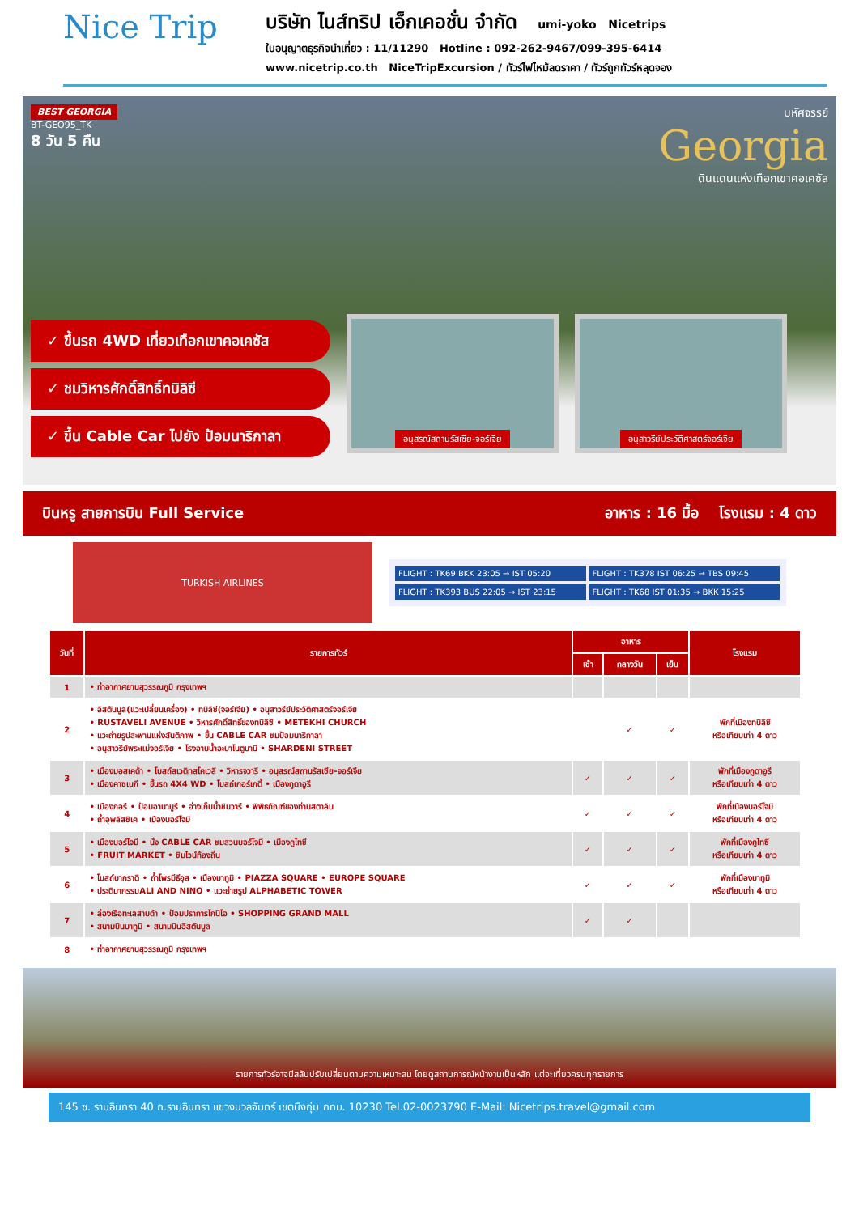Nice Trip
บริษัท ไนส์ทริป เอ็กเคอชั่น จำกัด umi-yoko Nicetrips
ใบอนุญาตธุรกิจนำเที่ยว : 11/11290 Hotline : 092-262-9467/099-395-6414
www.nicetrip.co.th NiceTripExcursion / ทัวร์ไฟไหม้ลดราคา / ทัวร์ถูกทัวร์หลุดจอง
มหัศจรรย์
Georgia
ดินแดนแห่งเทือกเขาคอเคซัส
BEST GEORGIA
BT-GEO95_TK
8 วัน 5 คืน
✓ ขึ้นรถ 4WD เที่ยวเทือกเขาคอเคซัส
✓ ชมวิหารศักดิ์สิทธิ์ทบิลิซี
✓ ขึ้น Cable Car ไปยัง ป้อมนาริกาลา
อนุสรณ์สถานรัสเซีย-จอร์เจีย อนุสาวรีย์ประวัติศาสตร์จอร์เจีย
บินหรู สายการบิน Full Service อาหาร : 16 มื้อ โรงแรม : 4 ดาว
TURKISH AIRLINES
FLIGHT : TK69 BKK 23:05 → IST 05:20
FLIGHT : TK378 IST 06:25 → TBS 09:45
FLIGHT : TK393 BUS 22:05 → IST 23:15
FLIGHT : TK68 IST 01:35 → BKK 15:25
| วันที่ | รายการทัวร์ | อาหาร | | | โรงแรม |
| --- | --- | --- | --- | --- | --- |
| | | เช้า | กลางวัน | เย็น | |
| 1 | • ท่าอากาศยานสุวรรณภูมิ กรุงเทพฯ | | | | |
| 2 | • อิสตันบูล(แวะเปลี่ยนเครื่อง) • ทบิลิซี(จอร์เจีย) • อนุสาวรีย์ประวัติศาสตร์จอร์เจีย • RUSTAVELI AVENUE • วิหารศักดิ์สิทธิ์ของทบิลิซี • METEKHI CHURCH • แวะถ่ายรูปสะพานแห่งสันติภาพ • ขึ้น CABLE CAR ชมป้อมนาริกาลา • อนุสาวรีย์พระแม่จอร์เจีย • โรงอาบน้ำอะบาโนตูบานี • SHARDENI STREET | | ✓ | ✓ | พักที่เมืองทบิลิซี หรือเทียบเท่า 4 ดาว |
| 3 | • เมืองมอสเคด้า • โบสถ์สเวติทสโคเวลี • วิหารจวารี • อนุสรณ์สถานรัสเซีย-จอร์เจีย • เมืองคาซเบกี • ขึ้นรถ 4X4 WD • โบสถ์เกอร์เกตี้ • เมืองกูดาอูรี | ✓ | ✓ | ✓ | พักที่เมืองกูดาอูรี หรือเทียบเท่า 4 ดาว |
| 4 | • เมืองกอรี • ป้อมอานานูรี • อ่างเก็บน้ำชินวารี • พิพิธภัณฑ์ของท่านสตาลิน • ถ้ำอุพลิสชิเค • เมืองบอร์โจมี | ✓ | ✓ | ✓ | พักที่เมืองบอร์โจมี หรือเทียบเท่า 4 ดาว |
| 5 | • เมืองบอร์โจมี • นั่ง CABLE CAR ชมสวนบอร์โจมี • เมืองคูไทซี • FRUIT MARKET • ชิมไวน์ท้องถิ่น | ✓ | ✓ | ✓ | พักที่เมืองคูไทซี หรือเทียบเท่า 4 ดาว |
| 6 | • โบสถ์บากราติ • ถ้ำโพรมีธีอุส • เมืองบาทูมิ • PIAZZA SQUARE • EUROPE SQUARE • ประติมากรรมALI AND NINO • แวะถ่ายรูป ALPHABETIC TOWER | ✓ | ✓ | ✓ | พักที่เมืองบาทูมิ หรือเทียบเท่า 4 ดาว |
| 7 | • ล่องเรือทะเลสาบดำ • ป้อมปราการโกนีโอ • SHOPPING GRAND MALL • สนามบินบาทูมิ • สนามบินอิสตันบูล | ✓ | ✓ | | |
| 8 | • ท่าอากาศยานสุวรรณภูมิ กรุงเทพฯ | | | | |
รายการทัวร์อาจมีสลับปรับเปลี่ยนตามความเหมาะสม โดยดูสถานการณ์หน้างานเป็นหลัก แต่จะเที่ยวครบทุกรายการ
145 ซ. รามอินทรา 40 ถ.รามอินทรา แขวงนวลจันทร์ เขตบึงกุ่ม กทม. 10230 Tel.02-0023790 E-Mail: Nicetrips.travel@gmail.com